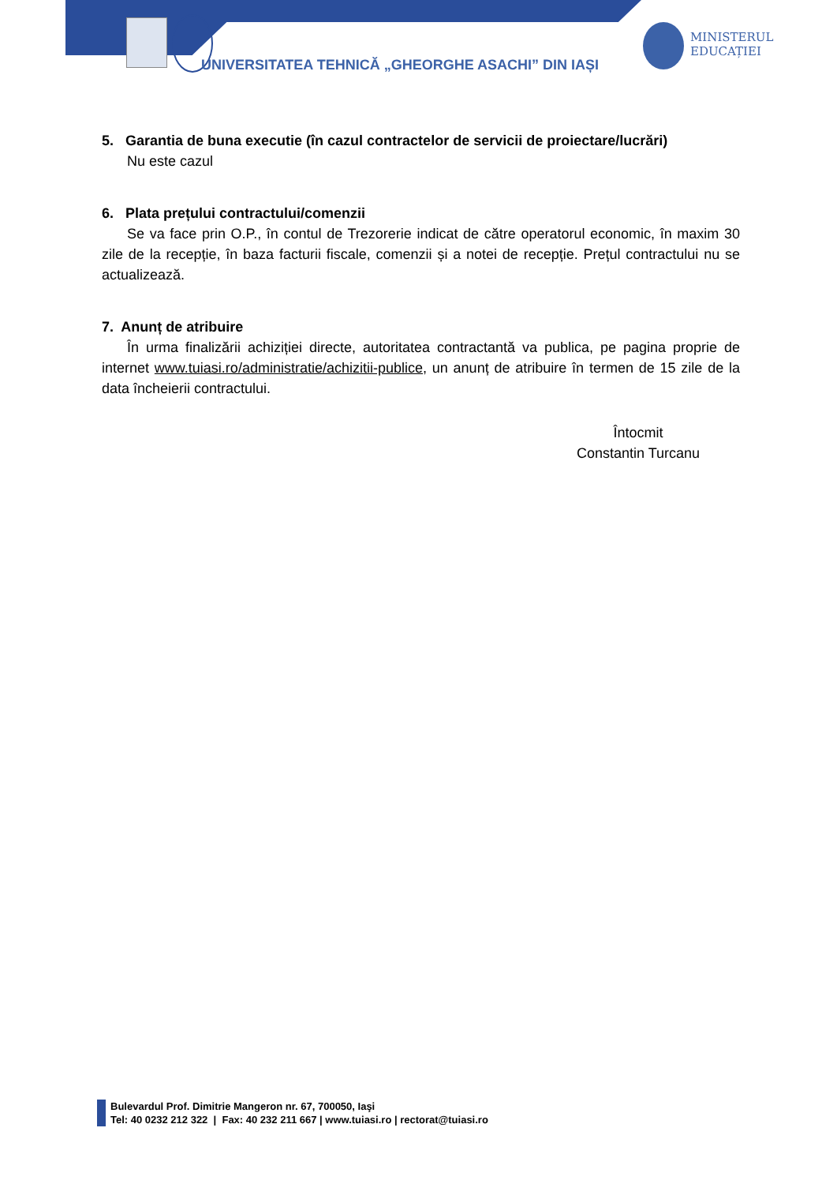UNIVERSITATEA TEHNICĂ „GHEORGHE ASACHI” DIN IAȘI
MINISTERUL
EDUCAȚIEI
5. Garantia de buna executie (în cazul contractelor de servicii de proiectare/lucrări)
Nu este cazul
6. Plata prețului contractului/comenzii
Se va face prin O.P., în contul de Trezorerie indicat de către operatorul economic, în maxim 30 zile de la recepție, în baza facturii fiscale, comenzii și a notei de recepție. Prețul contractului nu se actualizează.
7. Anunț de atribuire
În urma finalizării achiziției directe, autoritatea contractantă va publica, pe pagina proprie de internet www.tuiasi.ro/administratie/achizitii-publice, un anunț de atribuire în termen de 15 zile de la data încheierii contractului.
Întocmit
Constantin Turcanu
Bulevardul Prof. Dimitrie Mangeron nr. 67, 700050, Iaşi
Tel: 40 0232 212 322 | Fax: 40 232 211 667 | www.tuiasi.ro | rectorat@tuiasi.ro